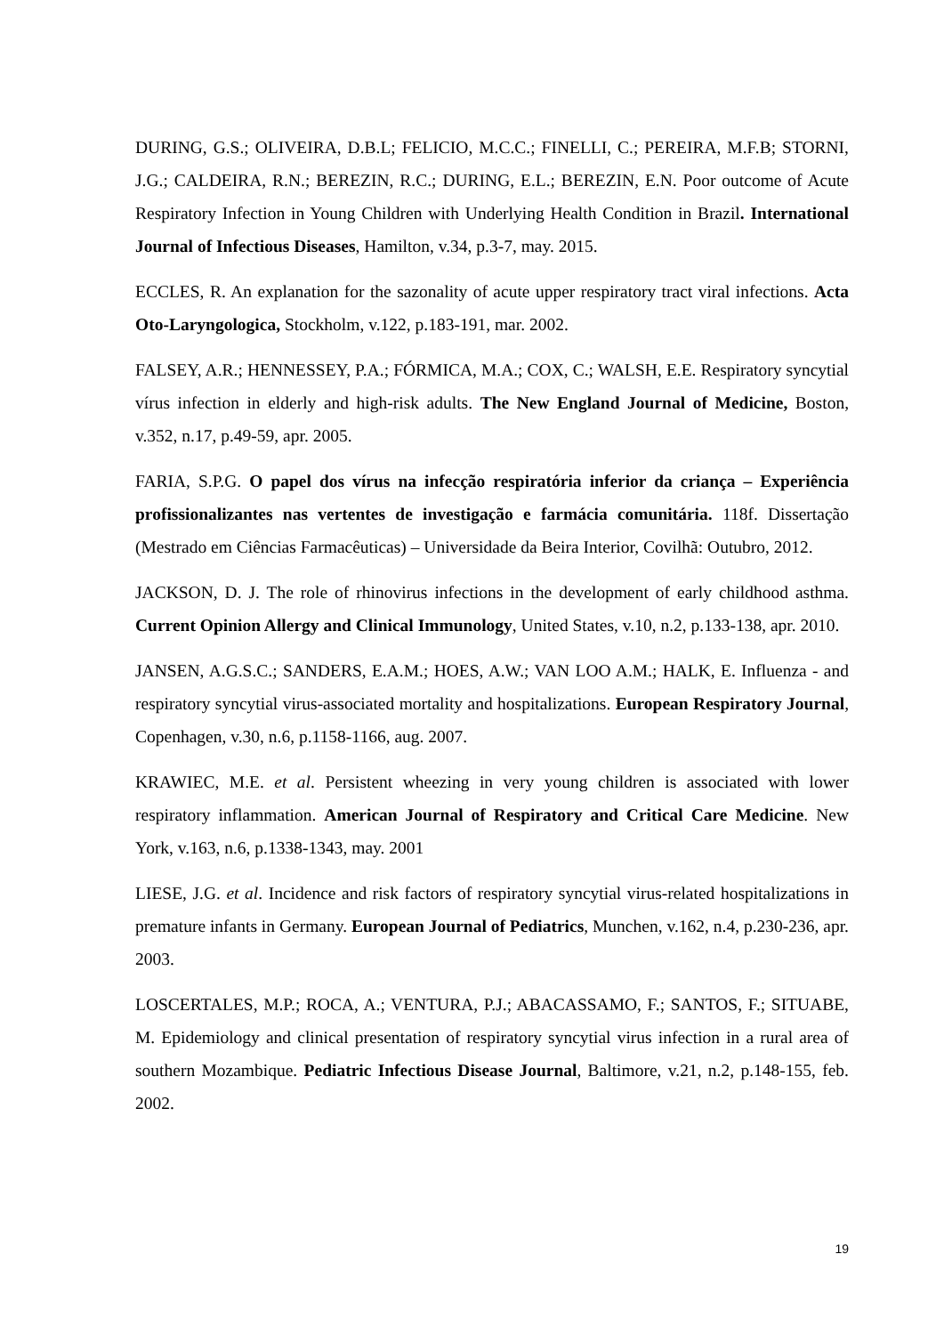DURING, G.S.; OLIVEIRA, D.B.L; FELICIO, M.C.C.; FINELLI, C.; PEREIRA, M.F.B; STORNI, J.G.; CALDEIRA, R.N.; BEREZIN, R.C.; DURING, E.L.; BEREZIN, E.N. Poor outcome of Acute Respiratory Infection in Young Children with Underlying Health Condition in Brazil. International Journal of Infectious Diseases, Hamilton, v.34, p.3-7, may. 2015.
ECCLES, R. An explanation for the sazonality of acute upper respiratory tract viral infections. Acta Oto-Laryngologica, Stockholm, v.122, p.183-191, mar. 2002.
FALSEY, A.R.; HENNESSEY, P.A.; FÓRMICA, M.A.; COX, C.; WALSH, E.E. Respiratory syncytial vírus infection in elderly and high-risk adults. The New England Journal of Medicine, Boston, v.352, n.17, p.49-59, apr. 2005.
FARIA, S.P.G. O papel dos vírus na infecção respiratória inferior da criança – Experiência profissionalizantes nas vertentes de investigação e farmácia comunitária. 118f. Dissertação (Mestrado em Ciências Farmacêuticas) – Universidade da Beira Interior, Covilhã: Outubro, 2012.
JACKSON, D. J. The role of rhinovirus infections in the development of early childhood asthma. Current Opinion Allergy and Clinical Immunology, United States, v.10, n.2, p.133-138, apr. 2010.
JANSEN, A.G.S.C.; SANDERS, E.A.M.; HOES, A.W.; VAN LOO A.M.; HALK, E. Influenza - and respiratory syncytial virus-associated mortality and hospitalizations. European Respiratory Journal, Copenhagen, v.30, n.6, p.1158-1166, aug. 2007.
KRAWIEC, M.E. et al. Persistent wheezing in very young children is associated with lower respiratory inflammation. American Journal of Respiratory and Critical Care Medicine. New York, v.163, n.6, p.1338-1343, may. 2001
LIESE, J.G. et al. Incidence and risk factors of respiratory syncytial virus-related hospitalizations in premature infants in Germany. European Journal of Pediatrics, Munchen, v.162, n.4, p.230-236, apr. 2003.
LOSCERTALES, M.P.; ROCA, A.; VENTURA, P.J.; ABACASSAMO, F.; SANTOS, F.; SITUABE, M. Epidemiology and clinical presentation of respiratory syncytial virus infection in a rural area of southern Mozambique. Pediatric Infectious Disease Journal, Baltimore, v.21, n.2, p.148-155, feb. 2002.
19